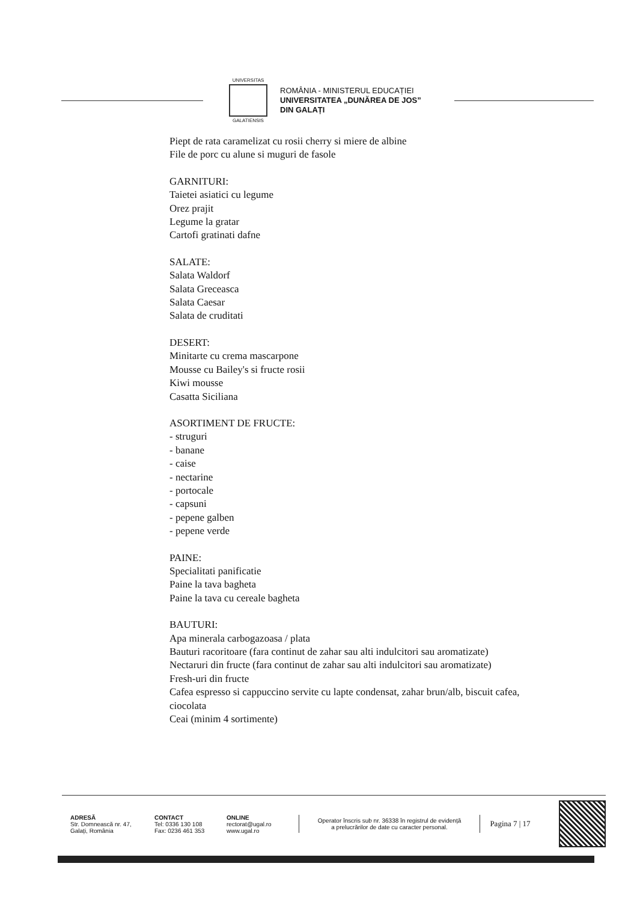UNIVERSITAS
GALATIENSIS
ROMÂNIA - MINISTERUL EDUCAȚIEI
UNIVERSITATEA „DUNĂREA DE JOS”
DIN GALAȚI
Piept de rata caramelizat cu rosii cherry si miere de albine
File de porc cu alune si muguri de fasole
GARNITURI:
Taietei asiatici cu legume
Orez prajit
Legume la gratar
Cartofi gratinati dafne
SALATE:
Salata Waldorf
Salata Greceasca
Salata Caesar
Salata de cruditati
DESERT:
Minitarte cu crema mascarpone
Mousse cu Bailey's si fructe rosii
Kiwi mousse
Casatta Siciliana
ASORTIMENT DE FRUCTE:
- struguri
- banane
- caise
- nectarine
- portocale
- capsuni
- pepene galben
- pepene verde
PAINE:
Specialitati panificatie
Paine la tava bagheta
Paine la tava cu cereale bagheta
BAUTURI:
Apa minerala carbogazoasa / plata
Bauturi racoritoare (fara continut de zahar sau alti indulcitori sau aromatizate)
Nectaruri din fructe (fara continut de zahar sau alti indulcitori sau aromatizate)
Fresh-uri din fructe
Cafea espresso si cappuccino servite cu lapte condensat, zahar brun/alb, biscuit cafea,
ciocolata
Ceai (minim 4 sortimente)
ADRESĂ
Str. Domnească nr. 47,
Galați, România
CONTACT
Tel: 0336 130 108
Fax: 0236 461 353
ONLINE
rectorat@ugal.ro
www.ugal.ro
Operator înscris sub nr. 36338 în registrul de evidență
a prelucrărilor de date cu caracter personal.
Pagina 7 | 17